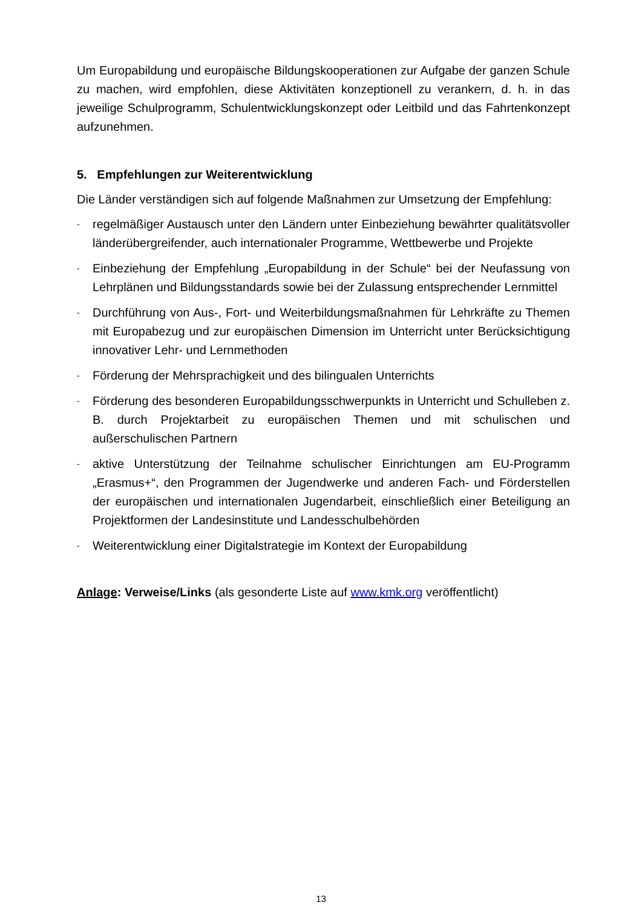Um Europabildung und europäische Bildungskooperationen zur Aufgabe der ganzen Schule zu machen, wird empfohlen, diese Aktivitäten konzeptionell zu verankern, d. h. in das jeweilige Schulprogramm, Schulentwicklungskonzept oder Leitbild und das Fahrtenkonzept aufzunehmen.
5. Empfehlungen zur Weiterentwicklung
Die Länder verständigen sich auf folgende Maßnahmen zur Umsetzung der Empfehlung:
- regelmäßiger Austausch unter den Ländern unter Einbeziehung bewährter qualitätsvoller länderübergreifender, auch internationaler Programme, Wettbewerbe und Projekte
- Einbeziehung der Empfehlung „Europabildung in der Schule“ bei der Neufassung von Lehrplänen und Bildungsstandards sowie bei der Zulassung entsprechender Lernmittel
- Durchführung von Aus-, Fort- und Weiterbildungsmaßnahmen für Lehrkräfte zu Themen mit Europabezug und zur europäischen Dimension im Unterricht unter Berücksichtigung innovativer Lehr- und Lernmethoden
- Förderung der Mehrsprachigkeit und des bilingualen Unterrichts
- Förderung des besonderen Europabildungsschwerpunkts in Unterricht und Schulleben z. B. durch Projektarbeit zu europäischen Themen und mit schulischen und außerschulischen Partnern
- aktive Unterstützung der Teilnahme schulischer Einrichtungen am EU-Programm „Erasmus+“, den Programmen der Jugendwerke und anderen Fach- und Förderstellen der europäischen und internationalen Jugendarbeit, einschließlich einer Beteiligung an Projektformen der Landesinstitute und Landesschulbehörden
- Weiterentwicklung einer Digitalstrategie im Kontext der Europabildung
Anlage: Verweise/Links (als gesonderte Liste auf www.kmk.org veröffentlicht)
13